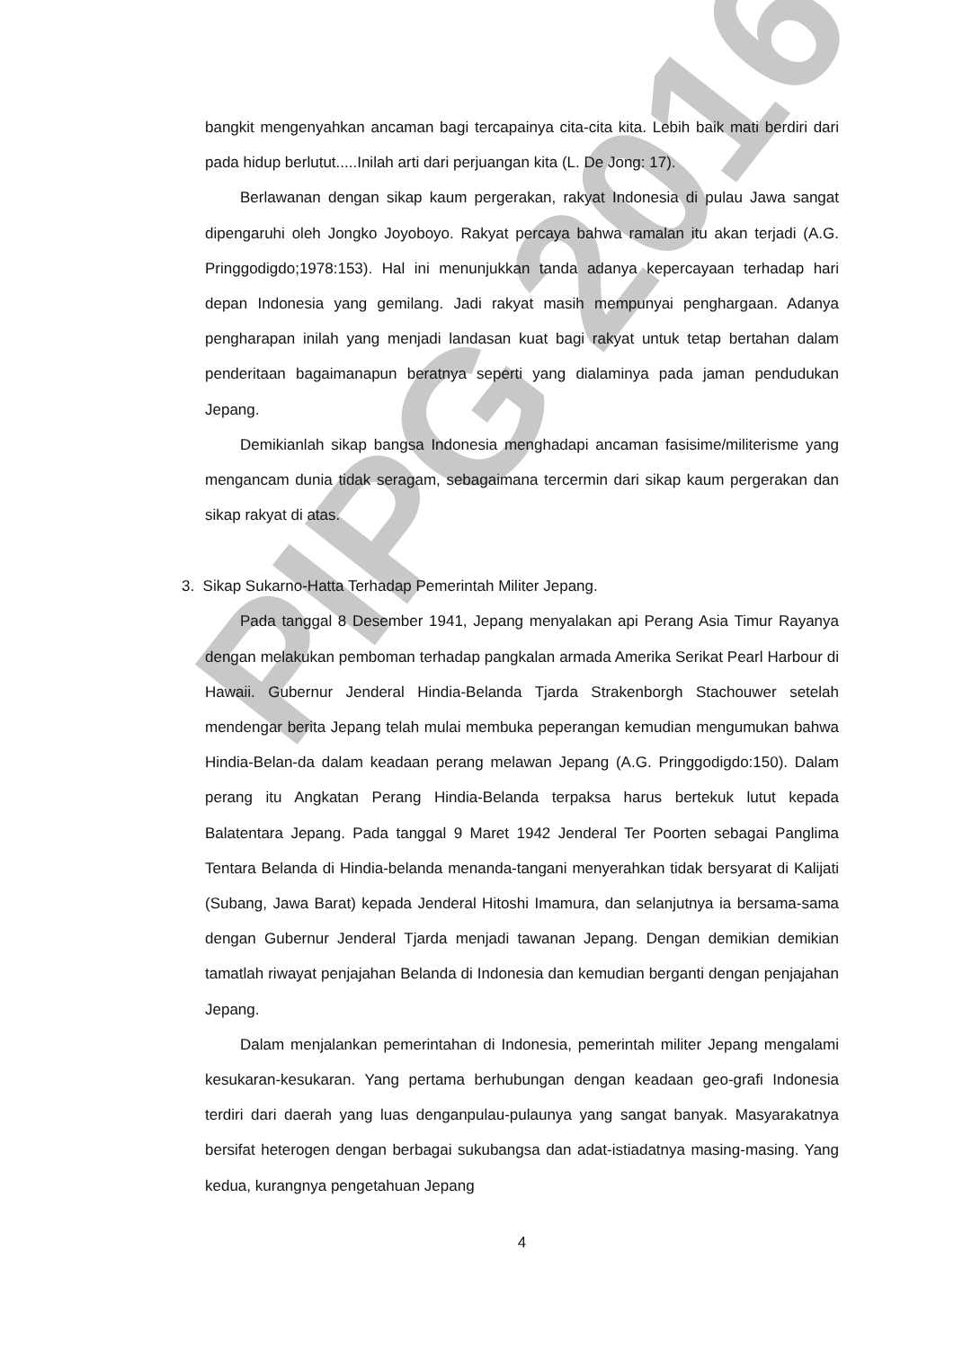PIPG 2016
bangkit mengenyahkan ancaman bagi tercapainya cita-cita kita. Lebih baik mati berdiri dari pada hidup berlutut.....Inilah arti dari perjuangan kita (L. De Jong: 17).
Berlawanan dengan sikap kaum pergerakan, rakyat Indonesia di pulau Jawa sangat dipengaruhi oleh Jongko Joyoboyo. Rakyat percaya bahwa ramalan itu akan terjadi (A.G. Pringgodigdo;1978:153). Hal ini menunjukkan tanda adanya kepercayaan terhadap hari depan Indonesia yang gemilang. Jadi rakyat masih mempunyai penghargaan. Adanya pengharapan inilah yang menjadi landasan kuat bagi rakyat untuk tetap bertahan dalam penderitaan bagaimanapun beratnya seperti yang dialaminya pada jaman pendudukan Jepang.
Demikianlah sikap bangsa Indonesia menghadapi ancaman fasisime/militerisme yang mengancam dunia tidak seragam, sebagaimana tercermin dari sikap kaum pergerakan dan sikap rakyat di atas.
3. Sikap Sukarno-Hatta Terhadap Pemerintah Militer Jepang.
Pada tanggal 8 Desember 1941, Jepang menyalakan api Perang Asia Timur Rayanya dengan melakukan pemboman terhadap pangkalan armada Amerika Serikat Pearl Harbour di Hawaii. Gubernur Jenderal Hindia-Belanda Tjarda Strakenborgh Stachouwer setelah mendengar berita Jepang telah mulai membuka peperangan kemudian mengumukan bahwa Hindia-Belan-da dalam keadaan perang melawan Jepang (A.G. Pringgodigdo:150). Dalam perang itu Angkatan Perang Hindia-Belanda terpaksa harus bertekuk lutut kepada Balatentara Jepang. Pada tanggal 9 Maret 1942 Jenderal Ter Poorten sebagai Panglima Tentara Belanda di Hindia-belanda menanda-tangani menyerahkan tidak bersyarat di Kalijati (Subang, Jawa Barat) kepada Jenderal Hitoshi Imamura, dan selanjutnya ia bersama-sama dengan Gubernur Jenderal Tjarda menjadi tawanan Jepang. Dengan demikian demikian tamatlah riwayat penjajahan Belanda di Indonesia dan kemudian berganti dengan penjajahan Jepang.
Dalam menjalankan pemerintahan di Indonesia, pemerintah militer Jepang mengalami kesukaran-kesukaran. Yang pertama berhubungan dengan keadaan geo-grafi Indonesia terdiri dari daerah yang luas denganpulau-pulaunya yang sangat banyak. Masyarakatnya bersifat heterogen dengan berbagai sukubangsa dan adat-istiadatnya masing-masing. Yang kedua, kurangnya pengetahuan Jepang
4